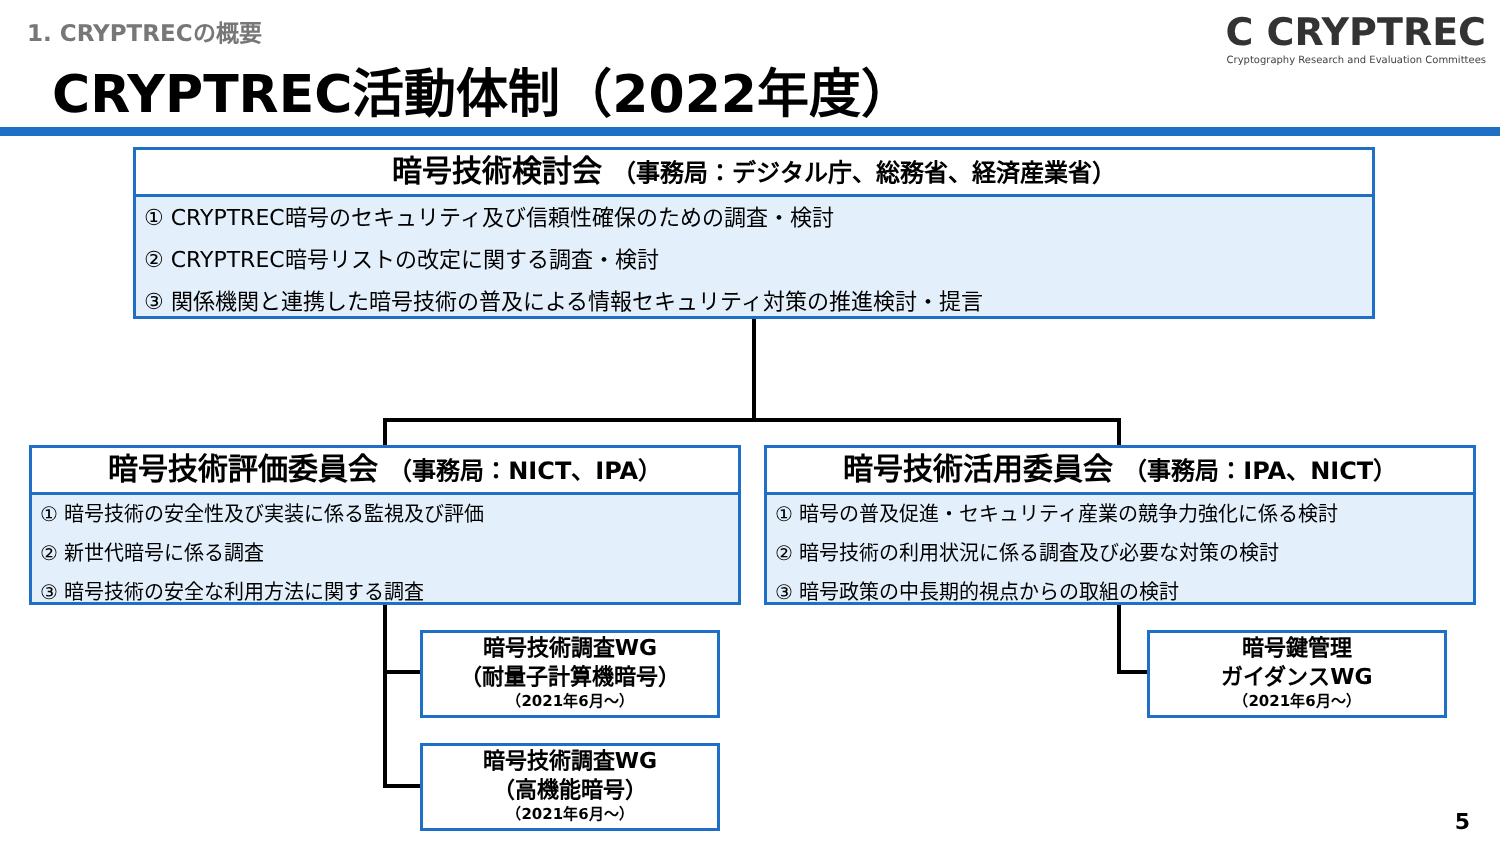1. CRYPTRECの概要
CRYPTREC活動体制（2022年度）
C CRYPTREC
Cryptography Research and Evaluation Committees
暗号技術検討会 （事務局：デジタル庁、総務省、経済産業省）
① CRYPTREC暗号のセキュリティ及び信頼性確保のための調査・検討
② CRYPTREC暗号リストの改定に関する調査・検討
③ 関係機関と連携した暗号技術の普及による情報セキュリティ対策の推進検討・提言
暗号技術評価委員会 （事務局：NICT、IPA）
① 暗号技術の安全性及び実装に係る監視及び評価
② 新世代暗号に係る調査
③ 暗号技術の安全な利用方法に関する調査
暗号技術活用委員会 （事務局：IPA、NICT）
① 暗号の普及促進・セキュリティ産業の競争力強化に係る検討
② 暗号技術の利用状況に係る調査及び必要な対策の検討
③ 暗号政策の中長期的視点からの取組の検討
暗号技術調査WG
（耐量子計算機暗号）
（2021年6月～）
暗号技術調査WG
（高機能暗号）
（2021年6月～）
暗号鍵管理
ガイダンスWG
（2021年6月～）
5